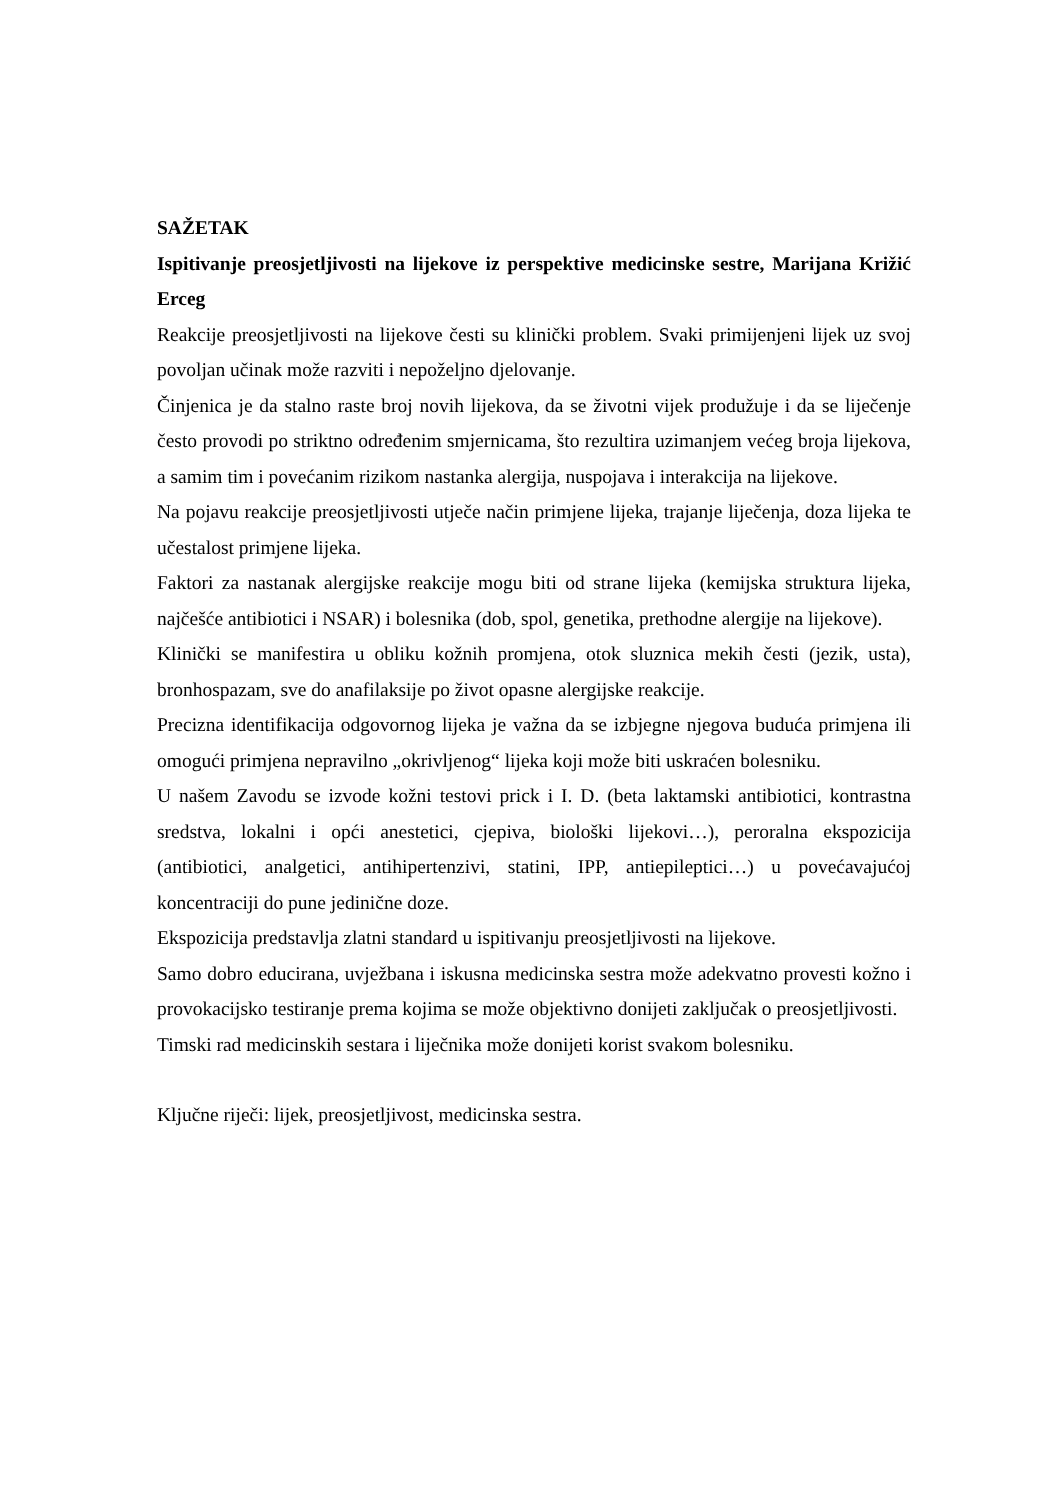SAŽETAK
Ispitivanje preosjetljivosti na lijekove iz perspektive medicinske sestre, Marijana Križić Erceg
Reakcije preosjetljivosti na lijekove česti su klinički problem. Svaki primijenjeni lijek uz svoj povoljan učinak može razviti i nepoželjno djelovanje.
Činjenica je da stalno raste broj novih lijekova, da se životni vijek produžuje i da se liječenje često provodi po striktno određenim smjernicama, što rezultira uzimanjem većeg broja lijekova, a samim tim i povećanim rizikom nastanka alergija, nuspojava i interakcija na lijekove.
Na pojavu reakcije preosjetljivosti utječe način primjene lijeka, trajanje liječenja, doza lijeka te učestalost primjene lijeka.
Faktori za nastanak alergijske reakcije mogu biti od strane lijeka (kemijska struktura lijeka, najčešće antibiotici i NSAR) i bolesnika (dob, spol, genetika, prethodne alergije na lijekove).
Klinički se manifestira u obliku kožnih promjena, otok sluznica mekih česti (jezik, usta), bronhospazam, sve do anafilaksije po život opasne alergijske reakcije.
Precizna identifikacija odgovornog lijeka je važna da se izbjegne njegova buduća primjena ili omogući primjena nepravilno „okrivljenog“ lijeka koji može biti uskraćen bolesniku.
U našem Zavodu se izvode kožni testovi prick i I. D. (beta laktamski antibiotici, kontrastna sredstva, lokalni i opći anestetici, cjepiva, biološki lijekovi…), peroralna ekspozicija (antibiotici, analgetici, antihipertenzivi, statini, IPP, antiepileptici…) u povećavajućoj koncentraciji do pune jedinične doze.
Ekspozicija predstavlja zlatni standard u ispitivanju preosjetljivosti na lijekove.
Samo dobro educirana, uvježbana i iskusna medicinska sestra može adekvatno provesti kožno i provokacijsko testiranje prema kojima se može objektivno donijeti zaključak o preosjetljivosti.
Timski rad medicinskih sestara i liječnika može donijeti korist svakom bolesniku.
Ključne riječi: lijek, preosjetljivost, medicinska sestra.